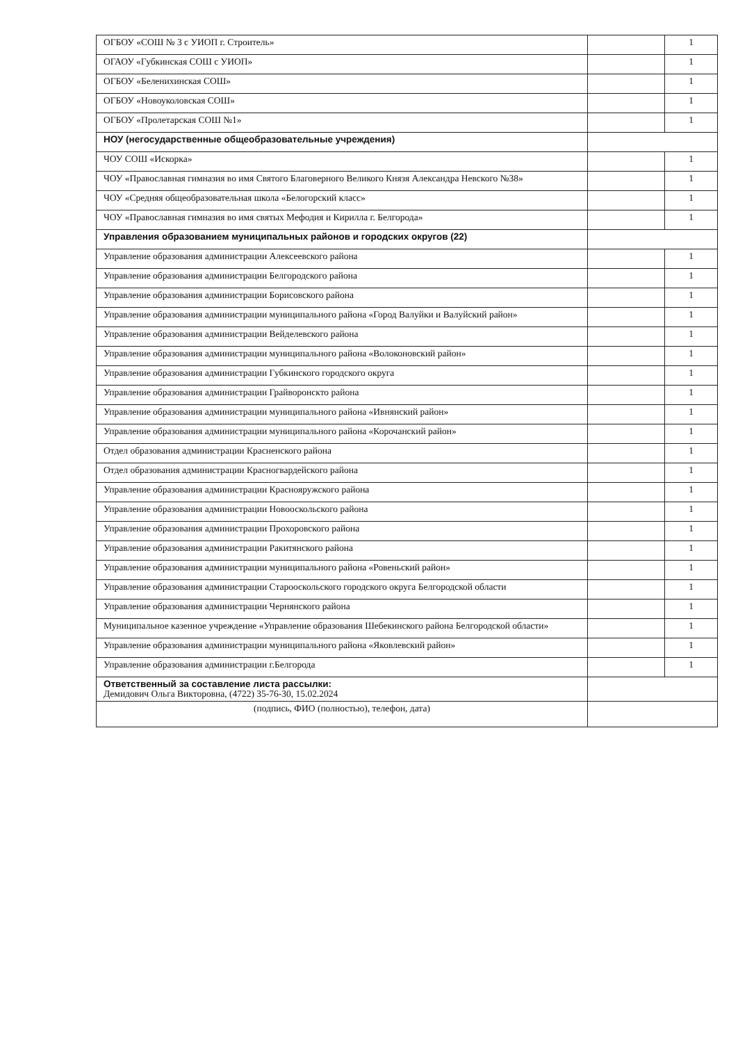| ОГБОУ «СОШ № 3 с УИОП г. Строитель» | | 1 |
| ОГАОУ «Губкинская СОШ с УИОП» | | 1 |
| ОГБОУ «Беленихинская СОШ» | | 1 |
| ОГБОУ «Новоуколовская СОШ» | | 1 |
| ОГБОУ «Пролетарская СОШ №1» | | 1 |
| НОУ (негосударственные общеобразовательные учреждения) | | |
| ЧОУ СОШ «Искорка» | | 1 |
| ЧОУ «Православная гимназия во имя Святого Благоверного Великого Князя Александра Невского №38» | | 1 |
| ЧОУ «Средняя общеобразовательная школа «Белогорский класс» | | 1 |
| ЧОУ «Православная гимназия во имя святых Мефодия и Кирилла г. Белгорода» | | 1 |
| Управления образованием муниципальных районов и городских округов (22) | | |
| Управление образования администрации Алексеевского района | | 1 |
| Управление образования администрации Белгородского района | | 1 |
| Управление образования администрации Борисовского района | | 1 |
| Управление образования администрации муниципального района «Город Валуйки и Валуйский район» | | 1 |
| Управление образования администрации Вейделевского района | | 1 |
| Управление образования администрации муниципального района «Волоконовский район» | | 1 |
| Управление образования администрации Губкинского городского округа | | 1 |
| Управление образования администрации Грайворонскто района | | 1 |
| Управление образования администрации муниципального района «Ивнянский район» | | 1 |
| Управление образования администрации муниципального района «Корочанский район» | | 1 |
| Отдел образования администрации Красненского района | | 1 |
| Отдел образования администрации Красногвардейского района | | 1 |
| Управление образования администрации Краснояружского района | | 1 |
| Управление образования администрации Новооскольского района | | 1 |
| Управление образования администрации Прохоровского района | | 1 |
| Управление образования администрации Ракитянского района | | 1 |
| Управление образования администрации муниципального района «Ровеньский район» | | 1 |
| Управление образования администрации Старооскольского городского округа Белгородской области | | 1 |
| Управление образования администрации Чернянского района | | 1 |
| Муниципальное казенное учреждение «Управление образования Шебекинского района Белгородской области» | | 1 |
| Управление образования администрации муниципального района «Яковлевский район» | | 1 |
| Управление образования администрации г.Белгорода | | 1 |
| Ответственный за составление листа рассылки: Демидович Ольга Викторовна, (4722) 35-76-30, 15.02.2024 | | |
| (подпись, ФИО (полностью), телефон, дата) | | |